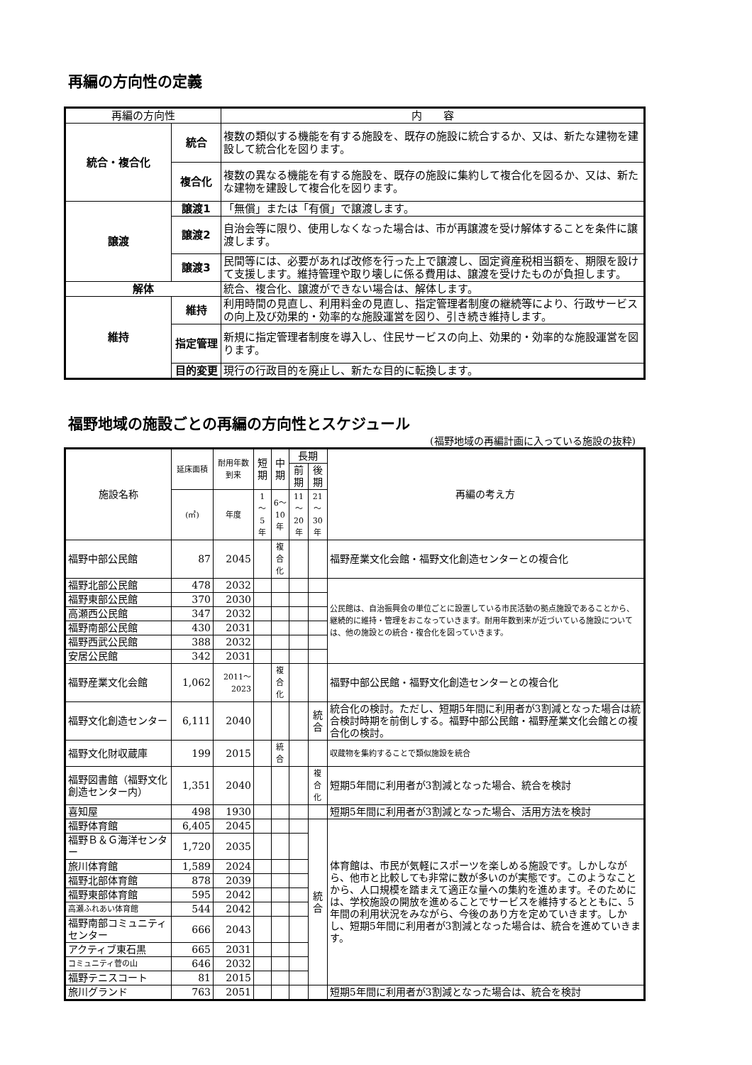再編の方向性の定義
| 再編の方向性 | | 内 容 |
| --- | --- | --- |
| 統合・複合化 | 統合 | 複数の類似する機能を有する施設を、既存の施設に統合するか、又は、新たな建物を建設して統合化を図ります。 |
| | 複合化 | 複数の異なる機能を有する施設を、既存の施設に集約して複合化を図るか、又は、新たな建物を建設して複合化を図ります。 |
| 譲渡 | 譲渡1 | 「無償」または「有償」で譲渡します。 |
| | 譲渡2 | 自治会等に限り、使用しなくなった場合は、市が再譲渡を受け解体することを条件に譲渡します。 |
| | 譲渡3 | 民間等には、必要があれば改修を行った上で譲渡し、固定資産税相当額を、期限を設けて支援します。維持管理や取り壊しに係る費用は、譲渡を受けたものが負担します。 |
| 解体 | | 統合、複合化、譲渡ができない場合は、解体します。 |
| 維持 | 維持 | 利用時間の見直し、利用料金の見直し、指定管理者制度の継続等により、行政サービスの向上及び効果的・効率的な施設運営を図り、引き続き維持します。 |
| | 指定管理 | 新規に指定管理者制度を導入し、住民サービスの向上、効果的・効率的な施設運営を図ります。 |
| | 目的変更 | 現行の行政目的を廃止し、新たな目的に転換します。 |
福野地域の施設ごとの再編の方向性とスケジュール
(福野地域の再編計画に入っている施設の抜粋)
| 施設名称 | 延床面積 | 耐用年数到来 | 短期 | 中期 | 長期 | | 再編の考え方 |
| --- | --- | --- | --- | --- | --- | --- | --- |
| | | | | | 前期 | 後期 | |
| | (㎡) | 年度 | 1～5年 | 6～10年 | 11～20年 | 21～30年 | |
| 福野中部公民館 | 87 | 2045 | | 複合化 | | | 福野産業文化会館・福野文化創造センターとの複合化 |
| 福野北部公民館 | 478 | 2032 | | | | | 公民館は、自治振興会の単位ごとに設置している市民活動の拠点施設であることから、継続的に維持・管理をおこなっていきます。耐用年数到来が近づいている施設については、他の施設との統合・複合化を図っていきます。 |
| 福野東部公民館 | 370 | 2030 | | | | | |
| 高瀬西公民館 | 347 | 2032 | | | | | |
| 福野南部公民館 | 430 | 2031 | | | | | |
| 福野西武公民館 | 388 | 2032 | | | | | |
| 安居公民館 | 342 | 2031 | | | | | |
| 福野産業文化会館 | 1,062 | 2011～2023 | | 複合化 | | | 福野中部公民館・福野文化創造センターとの複合化 |
| 福野文化創造センター | 6,111 | 2040 | | | | 統合 | 統合化の検討。ただし、短期5年間に利用者が3割減となった場合は統合検討時期を前倒しする。福野中部公民館・福野産業文化会館との複合化の検討。 |
| 福野文化財収蔵庫 | 199 | 2015 | | 統合 | | | 収蔵物を集約することで類似施設を統合 |
| 福野図書館（福野文化創造センター内） | 1,351 | 2040 | | | | 複合化 | 短期5年間に利用者が3割減となった場合、統合を検討 |
| 喜知屋 | 498 | 1930 | | | | | 短期5年間に利用者が3割減となった場合、活用方法を検討 |
| 福野体育館 | 6,405 | 2045 | | | | 統合 | 体育館は、市民が気軽にスポーツを楽しめる施設です。しかしながら、他市と比較しても非常に数が多いのが実態です。このようなことから、人口規模を踏まえて適正な量への集約を進めます。そのためには、学校施設の開放を進めることでサービスを維持するとともに、5年間の利用状況をみながら、今後のあり方を定めていきます。しかし、短期5年間に利用者が3割減となった場合は、統合を進めていきます。 |
| 福野Ｂ＆Ｇ海洋センター | 1,720 | 2035 | | | | | |
| 旅川体育館 | 1,589 | 2024 | | | | | |
| 福野北部体育館 | 878 | 2039 | | | | | |
| 福野東部体育館 | 595 | 2042 | | | | | |
| 高瀬ふれあい体育館 | 544 | 2042 | | | | | |
| 福野南部コミュニティセンター | 666 | 2043 | | | | | |
| アクティブ東石黒 | 665 | 2031 | | | | | |
| コミュニティ菅の山 | 646 | 2032 | | | | | |
| 福野テニスコート | 81 | 2015 | | | | | |
| 旅川グランド | 763 | 2051 | | | | | 短期5年間に利用者が3割減となった場合は、統合を検討 |